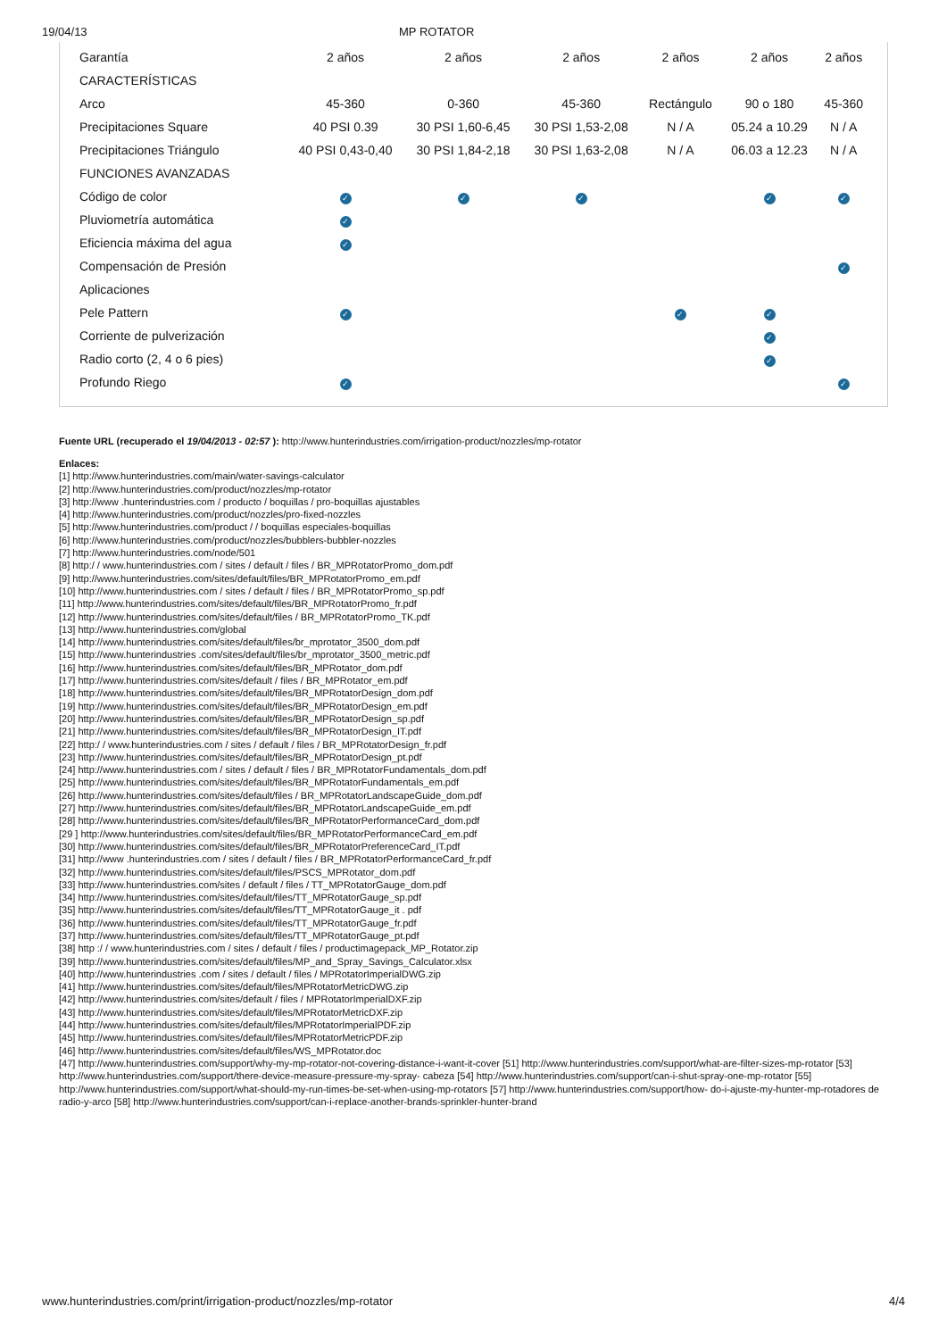19/04/13 MP ROTATOR
| Garantía | 2 años | 2 años | 2 años | 2 años | 2 años | 2 años |
| CARACTERÍSTICAS | | | | | | |
| Arco | 45-360 | 0-360 | 45-360 | Rectángulo | 90 o 180 | 45-360 |
| Precipitaciones Square | 40 PSI 0.39 | 30 PSI 1,60-6,45 | 30 PSI 1,53-2,08 | N / A | 05.24 a 10.29 | N / A |
| Precipitaciones Triángulo | 40 PSI 0,43-0,40 | 30 PSI 1,84-2,18 | 30 PSI 1,63-2,08 | N / A | 06.03 a 12.23 | N / A |
| FUNCIONES AVANZADAS | | | | | | |
| Código de color | ✓ | ✓ | ✓ | | ✓ | ✓ |
| Pluviometría automática | ✓ | | | | | |
| Eficiencia máxima del agua | ✓ | | | | | |
| Compensación de Presión | | | | | | ✓ |
| Aplicaciones | | | | | | |
| Pele Pattern | ✓ | | | ✓ | ✓ | |
| Corriente de pulverización | | | | | ✓ | |
| Radio corto (2, 4 o 6 pies) | | | | | ✓ | |
| Profundo Riego | ✓ | | | | | ✓ |
Fuente URL (recuperado el 19/04/2013 - 02:57 ): http://www.hunterindustries.com/irrigation-product/nozzles/mp-rotator
Enlaces:
[1] http://www.hunterindustries.com/main/water-savings-calculator
[2] http://www.hunterindustries.com/product/nozzles/mp-rotator
[3] http://www .hunterindustries.com / producto / boquillas / pro-boquillas ajustables
[4] http://www.hunterindustries.com/product/nozzles/pro-fixed-nozzles
[5] http://www.hunterindustries.com/product / / boquillas especiales-boquillas
[6] http://www.hunterindustries.com/product/nozzles/bubblers-bubbler-nozzles
[7] http://www.hunterindustries.com/node/501
[8] http:/ / www.hunterindustries.com / sites / default / files / BR_MPRotatorPromo_dom.pdf
[9] http://www.hunterindustries.com/sites/default/files/BR_MPRotatorPromo_em.pdf
[10] http://www.hunterindustries.com / sites / default / files / BR_MPRotatorPromo_sp.pdf
[11] http://www.hunterindustries.com/sites/default/files/BR_MPRotatorPromo_fr.pdf
[12] http://www.hunterindustries.com/sites/default/files / BR_MPRotatorPromo_TK.pdf
[13] http://www.hunterindustries.com/global
[14] http://www.hunterindustries.com/sites/default/files/br_mprotator_3500_dom.pdf
[15] http://www.hunterindustries .com/sites/default/files/br_mprotator_3500_metric.pdf
[16] http://www.hunterindustries.com/sites/default/files/BR_MPRotator_dom.pdf
[17] http://www.hunterindustries.com/sites/default / files / BR_MPRotator_em.pdf
[18] http://www.hunterindustries.com/sites/default/files/BR_MPRotatorDesign_dom.pdf
[19] http://www.hunterindustries.com/sites/default/files/BR_MPRotatorDesign_em.pdf
[20] http://www.hunterindustries.com/sites/default/files/BR_MPRotatorDesign_sp.pdf
[21] http://www.hunterindustries.com/sites/default/files/BR_MPRotatorDesign_IT.pdf
[22] http:/ / www.hunterindustries.com / sites / default / files / BR_MPRotatorDesign_fr.pdf
[23] http://www.hunterindustries.com/sites/default/files/BR_MPRotatorDesign_pt.pdf
[24] http://www.hunterindustries.com / sites / default / files / BR_MPRotatorFundamentals_dom.pdf
[25] http://www.hunterindustries.com/sites/default/files/BR_MPRotatorFundamentals_em.pdf
[26] http://www.hunterindustries.com/sites/default/files / BR_MPRotatorLandscapeGuide_dom.pdf
[27] http://www.hunterindustries.com/sites/default/files/BR_MPRotatorLandscapeGuide_em.pdf
[28] http://www.hunterindustries.com/sites/default/files/BR_MPRotatorPerformanceCard_dom.pdf
[29 ] http://www.hunterindustries.com/sites/default/files/BR_MPRotatorPerformanceCard_em.pdf
[30] http://www.hunterindustries.com/sites/default/files/BR_MPRotatorPreferenceCard_IT.pdf
[31] http://www .hunterindustries.com / sites / default / files / BR_MPRotatorPerformanceCard_fr.pdf
[32] http://www.hunterindustries.com/sites/default/files/PSCS_MPRotator_dom.pdf
[33] http://www.hunterindustries.com/sites / default / files / TT_MPRotatorGauge_dom.pdf
[34] http://www.hunterindustries.com/sites/default/files/TT_MPRotatorGauge_sp.pdf
[35] http://www.hunterindustries.com/sites/default/files/TT_MPRotatorGauge_it . pdf
[36] http://www.hunterindustries.com/sites/default/files/TT_MPRotatorGauge_fr.pdf
[37] http://www.hunterindustries.com/sites/default/files/TT_MPRotatorGauge_pt.pdf
[38] http :/ / www.hunterindustries.com / sites / default / files / productimagepack_MP_Rotator.zip
[39] http://www.hunterindustries.com/sites/default/files/MP_and_Spray_Savings_Calculator.xlsx
[40] http://www.hunterindustries .com / sites / default / files / MPRotatorImperialDWG.zip
[41] http://www.hunterindustries.com/sites/default/files/MPRotatorMetricDWG.zip
[42] http://www.hunterindustries.com/sites/default / files / MPRotatorImperialDXF.zip
[43] http://www.hunterindustries.com/sites/default/files/MPRotatorMetricDXF.zip
[44] http://www.hunterindustries.com/sites/default/files/MPRotatorImperialPDF.zip
[45] http://www.hunterindustries.com/sites/default/files/MPRotatorMetricPDF.zip
[46] http://www.hunterindustries.com/sites/default/files/WS_MPRotator.doc
[47] http://www.hunterindustries.com/support/why-my-mp-rotator-not-covering-distance-i-want-it-cover [51] http://www.hunterindustries.com/support/what-are-filter-sizes-mp-rotator [53] http://www.hunterindustries.com/support/there-device-measure-pressure-my-spray- cabeza [54] http://www.hunterindustries.com/support/can-i-shut-spray-one-mp-rotator [55] http://www.hunterindustries.com/support/what-should-my-run-times-be-set-when-using-mp-rotators [57] http://www.hunterindustries.com/support/how- do-i-ajuste-my-hunter-mp-rotadores de radio-y-arco [58] http://www.hunterindustries.com/support/can-i-replace-another-brands-sprinkler-hunter-brand
www.hunterindustries.com/print/irrigation-product/nozzles/mp-rotator 4/4